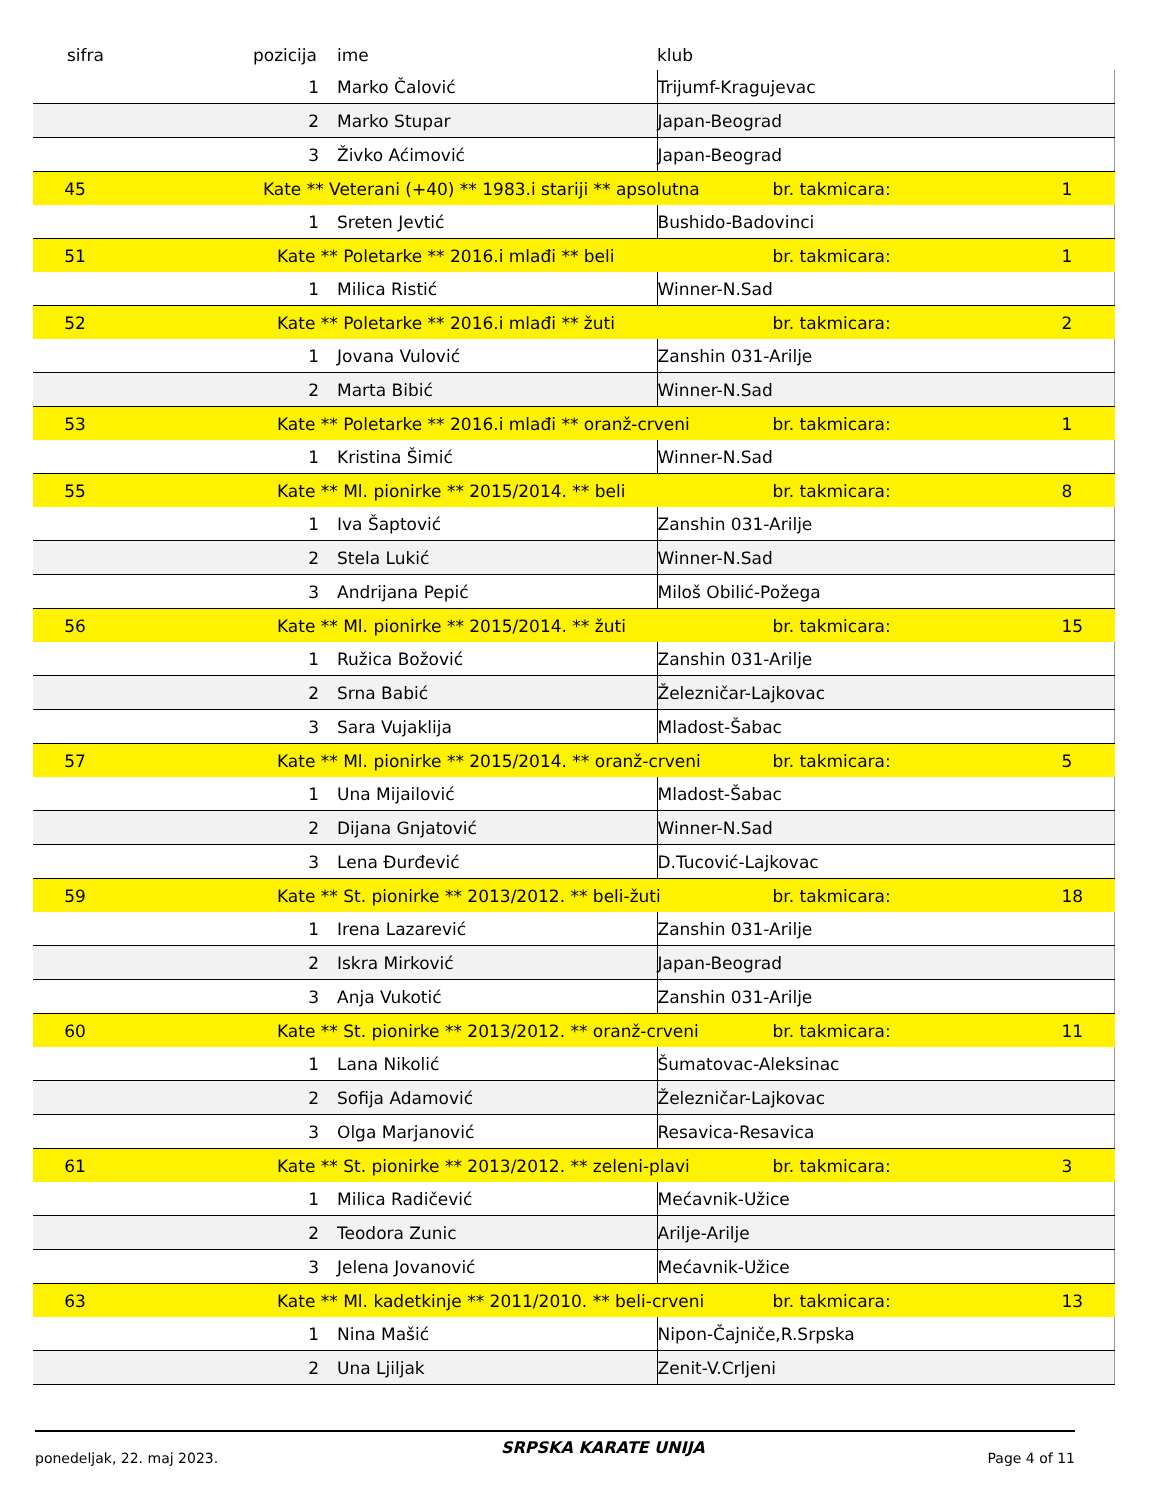| sifra | pozicija | ime | klub | | |
| --- | --- | --- | --- | --- | --- |
| | 1 | Marko Čalović | Trijumf-Kragujevac | | |
| | 2 | Marko Stupar | Japan-Beograd | | |
| | 3 | Živko Aćimović | Japan-Beograd | | |
| 45 | Kate ** Veterani (+40) ** 1983.i stariji ** apsolutna | | | br. takmicara: | 1 |
| | 1 | Sreten Jevtić | Bushido-Badovinci | | |
| 51 | Kate ** Poletarke ** 2016.i mlađi ** beli | | | br. takmicara: | 1 |
| | 1 | Milica Ristić | Winner-N.Sad | | |
| 52 | Kate ** Poletarke ** 2016.i mlađi ** žuti | | | br. takmicara: | 2 |
| | 1 | Jovana Vulović | Zanshin 031-Arilje | | |
| | 2 | Marta Bibić | Winner-N.Sad | | |
| 53 | Kate ** Poletarke ** 2016.i mlađi ** oranž-crveni | | | br. takmicara: | 1 |
| | 1 | Kristina Šimić | Winner-N.Sad | | |
| 55 | Kate ** Ml. pionirke ** 2015/2014. ** beli | | | br. takmicara: | 8 |
| | 1 | Iva Šaptović | Zanshin 031-Arilje | | |
| | 2 | Stela Lukić | Winner-N.Sad | | |
| | 3 | Andrijana Pepić | Miloš Obilić-Požega | | |
| 56 | Kate ** Ml. pionirke ** 2015/2014. ** žuti | | | br. takmicara: | 15 |
| | 1 | Ružica Božović | Zanshin 031-Arilje | | |
| | 2 | Srna Babić | Železničar-Lajkovac | | |
| | 3 | Sara Vujaklija | Mladost-Šabac | | |
| 57 | Kate ** Ml. pionirke ** 2015/2014. ** oranž-crveni | | | br. takmicara: | 5 |
| | 1 | Una Mijailović | Mladost-Šabac | | |
| | 2 | Dijana Gnjatović | Winner-N.Sad | | |
| | 3 | Lena Đurđević | D.Tucović-Lajkovac | | |
| 59 | Kate ** St. pionirke ** 2013/2012. ** beli-žuti | | | br. takmicara: | 18 |
| | 1 | Irena Lazarević | Zanshin 031-Arilje | | |
| | 2 | Iskra Mirković | Japan-Beograd | | |
| | 3 | Anja Vukotić | Zanshin 031-Arilje | | |
| 60 | Kate ** St. pionirke ** 2013/2012. ** oranž-crveni | | | br. takmicara: | 11 |
| | 1 | Lana Nikolić | Šumatovac-Aleksinac | | |
| | 2 | Sofija Adamović | Železničar-Lajkovac | | |
| | 3 | Olga Marjanović | Resavica-Resavica | | |
| 61 | Kate ** St. pionirke ** 2013/2012. ** zeleni-plavi | | | br. takmicara: | 3 |
| | 1 | Milica Radičević | Mećavnik-Užice | | |
| | 2 | Teodora Zunic | Arilje-Arilje | | |
| | 3 | Jelena Jovanović | Mećavnik-Užice | | |
| 63 | Kate ** Ml. kadetkinje ** 2011/2010. ** beli-crveni | | | br. takmicara: | 13 |
| | 1 | Nina Mašić | Nipon-Čajniče,R.Srpska | | |
| | 2 | Una Ljiljak | Zenit-V.Crljeni | | |
ponedeljak, 22. maj 2023. SRPSKA KARATE UNIJA Page 4 of 11